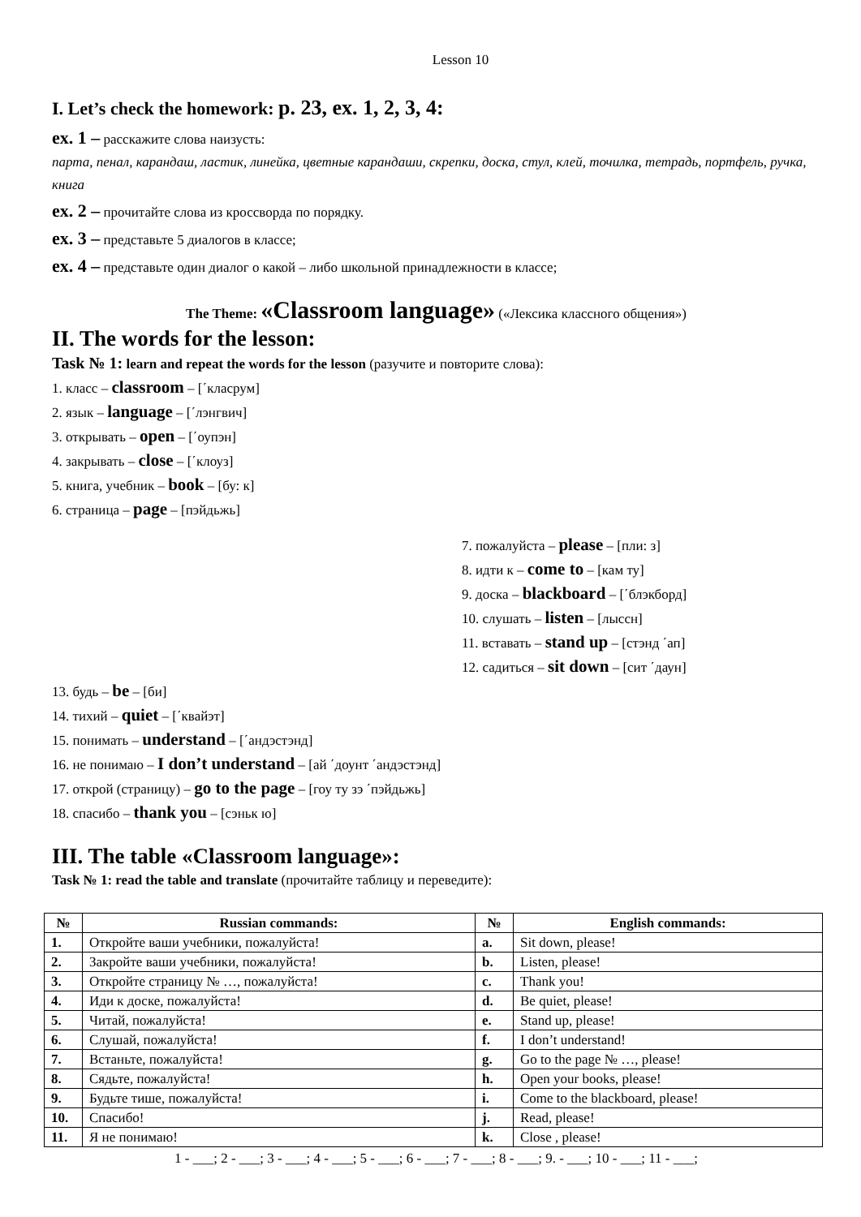Lesson 10
I. Let’s check the homework: p. 23, ex. 1, 2, 3, 4:
ex. 1 – расскажите слова наизусть:
парта, пенал, карандаш, ластик, линейка, цветные карандаши, скрепки, доска, стул, клей, точилка, тетрадь, портфель, ручка, книга
ex. 2 – прочитайте слова из кроссворда по порядку.
ex. 3 – представьте 5 диалогов в классе;
ex. 4 – представьте один диалог о какой – либо школьной принадлежности в классе;
The Theme: «Classroom language» («Лексика классного общения»)
II. The words for the lesson:
Task № 1: learn and repeat the words for the lesson (разучите и повторите слова):
1. класс – classroom – [΄класрум]
2. язык – language – [΄лэнгвич]
3. открывать – open – [΄оупэн]
4. закрывать – close – [΄клоуз]
5. книга, учебник – book – [бу: к]
6. страница – page – [пэйдьжь]
7. пожалуйста – please – [пли: з]
8. идти к – come to – [кам ту]
9. доска – blackboard – [΄блэкборд]
10. слушать – listen – [лыссн]
11. вставать – stand up – [стэнд ΄ап]
12. садиться – sit down – [сит ΄даун]
13. будь – be – [би]
14. тихий – quiet – [΄квайэт]
15. понимать – understand – [΄андэстэнд]
16. не понимаю – I don’t understand – [ай ΄доунт ΄андэстэнд]
17. открой (страницу) – go to the page – [гоу ту зэ ΄пэйдьжь]
18. спасибо – thank you – [сэньк ю]
III. The table «Classroom language»:
Task № 1: read the table and translate (прочитайте таблицу и переведите):
| № | Russian commands: | № | English commands: |
| --- | --- | --- | --- |
| 1. | Откройте ваши учебники, пожалуйста! | a. | Sit down, please! |
| 2. | Закройте ваши учебники, пожалуйста! | b. | Listen, please! |
| 3. | Откройте страницу № …, пожалуйста! | c. | Thank you! |
| 4. | Иди к доске, пожалуйста! | d. | Be quiet, please! |
| 5. | Читай, пожалуйста! | e. | Stand up, please! |
| 6. | Слушай, пожалуйста! | f. | I don’t understand! |
| 7. | Встаньте, пожалуйста! | g. | Go to the page № …, please! |
| 8. | Сядьте, пожалуйста! | h. | Open your books, please! |
| 9. | Будьте тише, пожалуйста! | i. | Come to the blackboard, please! |
| 10. | Спасибо! | j. | Read, please! |
| 11. | Я не понимаю! | k. | Close , please! |
1 - ___; 2 - ___; 3 - ___; 4 - ___; 5 - ___; 6 - ___; 7 - ___; 8 - ___; 9. - ___; 10 - ___; 11 - ___;